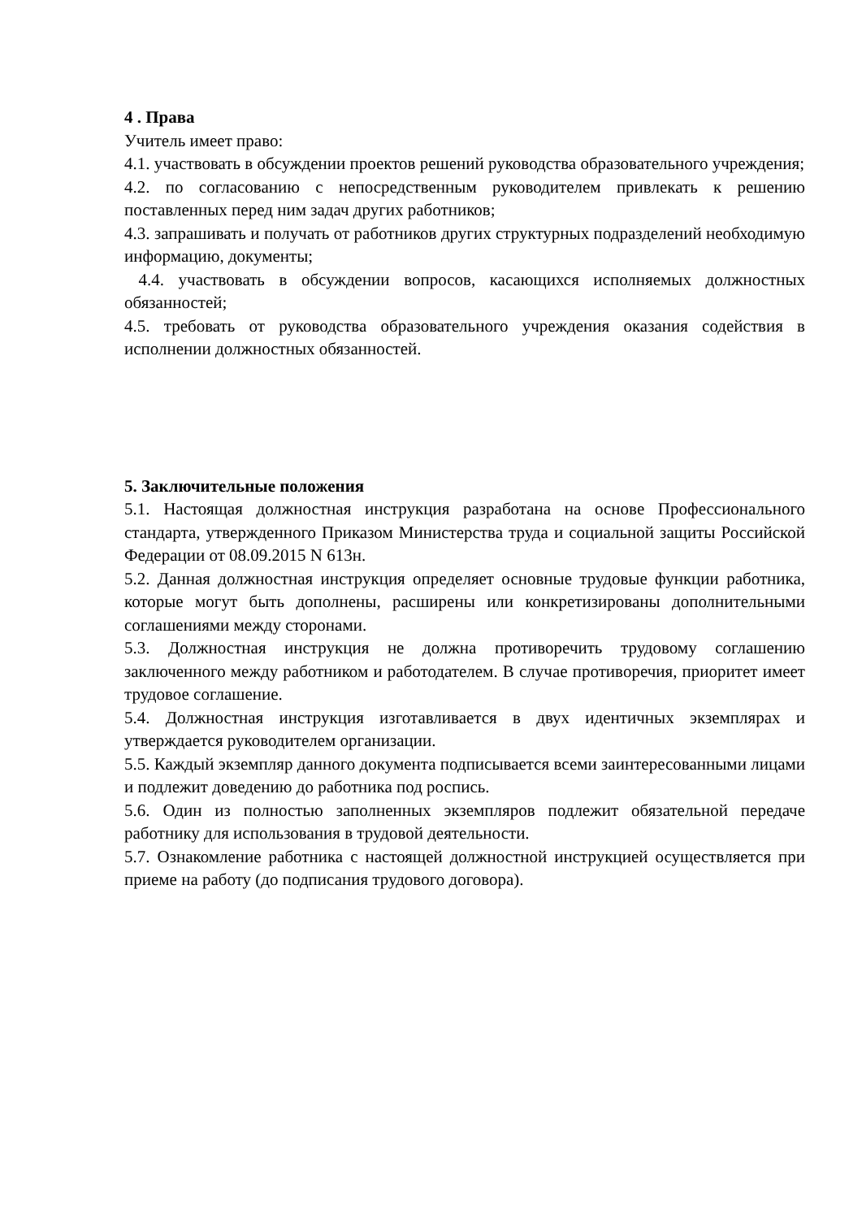4 . Права
Учитель имеет право:
4.1. участвовать в обсуждении проектов решений руководства образовательного учреждения;
4.2. по согласованию с непосредственным руководителем привлекать к решению поставленных перед ним задач других работников;
4.3. запрашивать и получать от работников других структурных подразделений необходимую информацию, документы;
4.4. участвовать в обсуждении вопросов, касающихся исполняемых должностных обязанностей;
4.5. требовать от руководства образовательного учреждения оказания содействия в исполнении должностных обязанностей.
5. Заключительные положения
5.1. Настоящая должностная инструкция разработана на основе Профессионального стандарта, утвержденного Приказом Министерства труда и социальной защиты Российской Федерации от 08.09.2015 N 613н.
5.2. Данная должностная инструкция определяет основные трудовые функции работника, которые могут быть дополнены, расширены или конкретизированы дополнительными соглашениями между сторонами.
5.3. Должностная инструкция не должна противоречить трудовому соглашению заключенного между работником и работодателем. В случае противоречия, приоритет имеет трудовое соглашение.
5.4. Должностная инструкция изготавливается в двух идентичных экземплярах и утверждается руководителем организации.
5.5. Каждый экземпляр данного документа подписывается всеми заинтересованными лицами и подлежит доведению до работника под роспись.
5.6. Один из полностью заполненных экземпляров подлежит обязательной передаче работнику для использования в трудовой деятельности.
5.7. Ознакомление работника с настоящей должностной инструкцией осуществляется при приеме на работу (до подписания трудового договора).